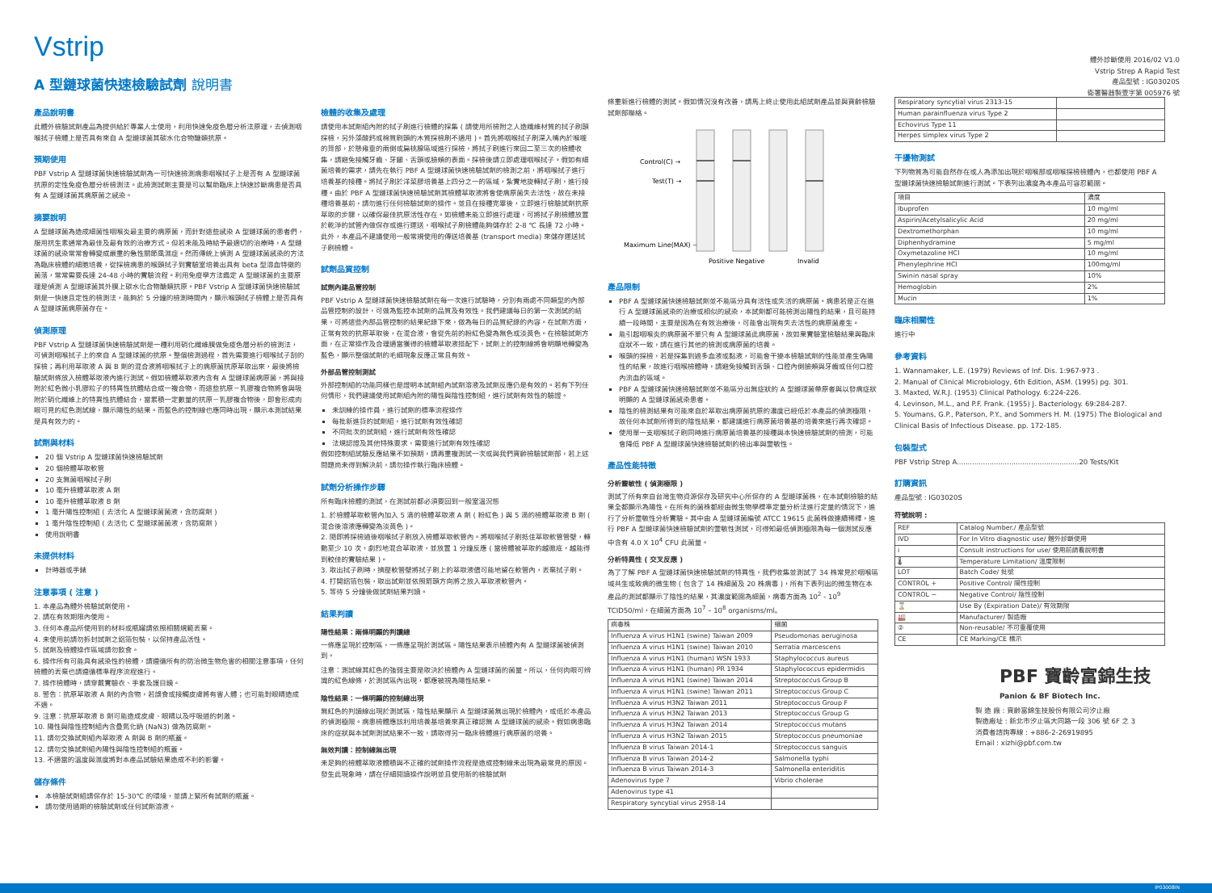Vstrip
A 型鏈球菌快速檢驗試劑 說明書
體外診斷使用 2016/02 V1.0
Vstrip Strep A Rapid Test
產品型號 : IG03020S
衛署醫器製壹字第 005976 號
產品說明書
此體外檢驗試劑產品為提供給於專業人士使用，利用快速免疫色層分析法原理，去偵測咽喉拭子檢體上是否具有來自 A 型鏈球菌其碳水化合物醣類抗原。
預期使用
PBF Vstrip A 型鏈球菌快速檢驗試劑為一可快速檢測病患咽喉拭子上是否有 A 型鏈球菌抗原的定性免疫色層分析檢測法。此檢測試劑主要是可以幫助臨床上快速診斷病患是否具有 A 型鏈球菌其病原菌之感染。
摘要說明
A 型鏈球菌為造成細菌性咽喉炎最主要的病原菌，而針對這些感染 A 型鏈球菌的患者們，服用抗生素通常為最佳及最有效的治療方式。但若未能及時給予最適切的治療時，A 型鏈球菌的感染常常會轉變成嚴重的急性關節風濕症。然而傳統上偵測 A 型鏈球菌感染的方法為臨床檢體的細胞培養，從採檢病患的喉頭拭子到實驗室培養出具有 beta 型溶血特徵的菌落，常常需要長達 24-48 小時的實驗流程。利用免疫學方法鑑定 A 型鏈球菌的主要原理是偵測 A 型鏈球菌其外膜上碳水化合物醣類抗原。PBF Vstrip A 型鏈球菌快速檢驗試劑是一快速且定性的檢測法，能夠於 5 分鐘的檢測時間內，顯示喉頭拭子檢體上是否具有 A 型鏈球菌病原菌存在。
偵測原理
PBF Vstrip A 型鏈球菌快速檢驗試劑是一種利用硝化纖維膜做免疫色層分析的檢測法，可偵測咽喉拭子上的來自 A 型鏈球菌的抗原。整個檢測過程，首先需要進行咽喉拭子刮的採檢；再利用萃取液 A 與 B 劑的混合液將咽喉拭子上的病原菌抗原萃取出來，最後將檢驗試劑條放入檢體萃取液內進行測試。假如檢體萃取液內含有 A 型鏈球菌病原菌，將與接附於紅色微小乳膠粒子的特異性抗體結合成一複合物，而這些抗原－乳膠複合物將會與吸附於硝化纖維上的特異性抗體結合，當累積一定數量的抗原－乳膠複合物後，即會形成肉眼可見的紅色測試線，顯示陽性的結果。而藍色的控制線也應同時出現，顯示本測試結果是具有效力的。
試劑與材料
20 個 Vstrip A 型鏈球菌快速檢驗試劑
20 個檢體萃取軟管
20 支無菌咽喉拭子刷
10 毫升檢體萃取液 A 劑
10 毫升檢體萃取液 B 劑
1 毫升陽性控制組 ( 去活化 A 型鏈球菌菌液，含防腐劑 )
1 毫升陰性控制組 ( 去活化 C 型鏈球菌菌液，含防腐劑 )
使用說明書
未提供材料
計時器或手錶
注意事項 ( 注意 )
1. 本產品為體外檢驗試劑使用。
2. 請在有效期限內使用。
3. 任何本產品所使用到的材料或瓶罐請依照相關規範丟棄。
4. 未使用前請勿拆封試劑之鋁箔包裝，以保持產品活性。
5. 試劑及檢體操作區域請勿飲食。
6. 操作所有可能具有感染性的檢體，請遵循所有的防治微生物危害的相關注意事項，任何檢體的丟棄也請遵循標準程序流程進行。
7. 操作檢體時，請穿戴實驗衣、手套及護目鏡。
8. 警告：抗原萃取液 A 劑的內含物，若誤食或接觸皮膚將有害人體；也可能對眼睛造成不適。
9. 注意：抗原萃取液 B 劑可能造成皮膚、眼睛以及呼吸道的刺激。
10. 陽性與陰性控制組內含疊氮化鈉 (NaN3) 做為防腐劑。
11. 請勿交換試劑組內萃取液 A 劑與 B 劑的瓶蓋。
12. 請勿交換試劑組內陽性與陰性控制組的瓶蓋。
13. 不適當的溫度與濕度將對本產品試驗結果造成不利的影響。
儲存條件
本檢驗試劑組請保存於 15-30℃ 的環境，並請上緊所有試劑的瓶蓋。
請勿使用過期的檢驗試劑或任何試劑溶液。
檢體的收集及處理
請使用本試劑組內附的拭子刷進行檢體的採集 ( 請使用所檢附之人造纖維材質的拭子刷頭採檢，另外藻酸鈣或棉質刷頭的木質採檢刷不適用 )。首先將咽喉拭子刷深入嘴內於喉嚨的背部，於懸雍垂的兩側或扁桃腺區域進行採檢，將拭子刷進行來回二至三次的檢體收集，請避免接觸牙齒、牙齦、舌頭或臉頰的表面。採檢後請立即處理咽喉拭子。假如有細菌培養的需求，請先在執行 PBF A 型鏈球菌快速檢驗試劑的檢測之前，將咽喉拭子進行培養基的接種。將拭子刷於洋菜膠培養基上四分之一的區域，紮實地旋轉拭子刷，進行接種。由於 PBF A 型鏈球菌快速檢驗試劑其檢體萃取液將會使病原菌失去活性，故在未接種培養基前，請勿進行任何檢驗試劑的操作。並且在接種完畢後，立即進行檢驗試劑抗原萃取的步驟，以確保最佳抗原活性存在。如檢體未能立即進行處理，可將拭子刷檢體放置於乾淨的試管內做保存或進行運送，咽喉拭子刷檢體能夠儲存於 2-8 ℃ 長達 72 小時。此外，本產品不建議使用一般常規使用的傳送培養基 (transport media) 來儲存運送拭子刷檢體。
試劑品質控制
試劑內建品管控制
PBF Vstrip A 型鏈球菌快速檢驗試劑在每一次進行試驗時，分別有兩處不同類型的內部品管控制的設計，可做為監控本試劑的品質及有效性。我們建議每日的第一次測試的結果，可將這些內部品管控制的結果紀錄下來，做為每日的品質紀錄的內容。在試劑方面，正常有效的抗原萃取後，在混合液，會從先前的粉紅色變為無色或淡黃色。在檢驗試劑方面，在正常操作及合理適當獲得的檢體萃取液搭配下，試劑上的控制線將會明顯地轉變為藍色，顯示整個試劑的毛細現象反應正常且有效。
外部品管控制測試
外部控制組的功能同樣也是證明本試劑組內試劑溶液及試劑反應仍是有效的。若有下列任何情形，我們建議使用試劑組內附的陽性與陰性控制組，進行試劑有效性的驗證。
未訓練的操作員，進行試劑的標準流程操作
每批新進貨的試劑組，進行試劑有效性確認
不同批次的試劑組，進行試劑有效性確認
法規認證及其他特殊要求，需要進行試劑有效性確認
假如控制組試驗反應結果不如預期，請再重複測試一次或與我們寶齡檢驗試劑部，若上述問題尚未得到解決前，請勿操作執行臨床檢體。
試劑分析操作步驟
所有臨床檢體的測試，在測試前都必須要回到一般室溫況態
1. 於檢體萃取軟管內加入 5 滴的檢體萃取液 A 劑 ( 粉紅色 ) 與 5 滴的檢體萃取液 B 劑 ( 混合後溶液應轉變為淡黃色 )。
2. 隨即將採檢過後咽喉拭子刷放入檢體萃取軟管內。將咽喉拭子刷抵住萃取軟管管壁，轉動至少 10 次，劇烈地混合萃取液，並放置 1 分鐘反應 ( 當檢體被萃取的越徹底，越能得到較佳的實驗結果 )。
3. 取出拭子刷時，擠壓軟管壁將拭子刷上的萃取液儘可能地留在軟管內，丟棄拭子刷。
4. 打開鋁箔包裝，取出試劑並依照箭頭方向將之放入萃取液軟管內。
5. 等待 5 分鐘後做試劑結果判讀。
結果判讀
陽性結果：兩條明顯的判讀線
一條應呈現於控制區，一條應呈現於測試區。陽性結果表示檢體內有 A 型鏈球菌被偵測到。
注意：測試線其紅色的強弱主要是取決於檢體內 A 型鏈球菌的菌量。所以，任何肉眼可辨識的紅色線條，於測試區內出現，都應被視為陽性結果。
陰性結果：一條明顯的控制線出現
無紅色的判讀線出現於測試區，陰性結果顯示 A 型鏈球菌無出現於檢體內，或低於本產品的偵測極限。病患檢體應該利用培養基培養來真正確認無 A 型鏈球菌的感染。假如病患臨床的症狀與本試劑測試結果不一致，請取得另一臨床檢體進行病原菌的培養。
無效判讀：控制線無出現
未足夠的檢體萃取液體積與不正確的試劑操作流程是造成控制線未出現為最常見的原因。發生此現象時，請在仔細閱讀操作說明並且使用新的檢驗試劑
條重新進行檢體的測試。假如情況沒有改善，請馬上終止使用此組試劑產品並與寶齡檢驗試劑部聯絡。
Control(C) →
Test(T) →
Maximum Line(MAX) →
Positive Negative
Invalid
產品限制
PBF A 型鏈球菌快速檢驗試劑並不能區分具有活性或失活的病原菌。病患若是正在進行 A 型鏈球菌感染的治療或相似的感染，本試劑都可能檢測出陽性的結果，且可能持續一段時間，主要是因為在有效治療後，可能會出現有失去活性的病原菌產生。
能引起咽喉炎的病原菌不單只有 A 型鏈球菌此病原菌，故如果實驗室檢驗結果與臨床症狀不一致，請在進行其他的檢測或病原菌的培養。
喉頭的採檢，若是採集到過多血液或黏液，可能會干擾本檢驗試劑的性能並產生偽陽性的結果，故進行咽喉檢體時，請避免接觸到舌頭、口腔內側臉頰與牙齒或任何口腔內流血的區域。
PBF A 型鏈球菌快速檢驗試劑並不能區分出無症狀的 A 型鏈球菌帶原者與以發病症狀明顯的 A 型鏈球菌感染患者。
陰性的檢測結果有可能來自於萃取出病原菌抗原的濃度已經低於本產品的偵測極限，故任何本試劑所得到的陰性結果，都建議進行病原菌培養基的培養來進行再次確認。
使用單一支咽喉拭子刷同時進行病原菌培養基的接種與本快速檢驗試劑的檢測，可能會降低 PBF A 型鏈球菌快速檢驗試劑的檢出率與靈敏性。
產品性能特徵
分析靈敏性 ( 偵測極限 )
測試了所有來自台灣生物資源保存及研究中心所保存的 A 型鏈球菌株，在本試劑檢驗的結果全都顯示為陽性。在所有的菌株都經由微生物學標準定量分析法進行定量的情況下，進行了分析靈敏性分析實驗。其中由 A 型鏈球菌編號 ATCC 19615 此菌株做連續稀釋，進行 PBF A 型鏈球菌快速檢驗試劑的靈敏性測試，可得知最低偵測極限為每一個測試反應中含有 4.0 X 10<sup>4</sup> CFU 此菌量。
分析特異性 ( 交叉反應 )
為了了解 PBF A 型鏈球菌快速檢驗試劑的特異性，我們收集並測試了 34 株常見於咽喉區域共生或致病的微生物 ( 包含了 14 株細菌及 20 株病毒 )，所有下表列出的微生物在本產品的測試都顯示了陰性的結果，其濃度範圍為細菌，病毒方面為 10<sup>2</sup> - 10<sup>9</sup> TCID50/ml，在細菌方面為 10<sup>7</sup> – 10<sup>8</sup> organisms/ml。
| 病毒株 | 細菌 |
| --- | --- |
| Influenza A virus H1N1 (swine) Taiwan 2009 | Pseudomonas aeruginosa |
| Influenza A virus H1N1 (swine) Taiwan 2010 | Serratia marcescens |
| Influenza A virus H1N1 (human) WSN 1933 | Staphylococcus aureus |
| Influenza A virus H1N1 (human) PR 1934 | Staphylococcus epidermidis |
| Influenza A virus H1N1 (swine) Taiwan 2014 | Streptococcus Group B |
| Influenza A virus H1N1 (swine) Taiwan 2011 | Streptococcus Group C |
| Influenza A virus H3N2 Taiwan 2011 | Streptococcus Group F |
| Influenza A virus H3N2 Taiwan 2013 | Streptococcus Group G |
| Influenza A virus H3N2 Taiwan 2014 | Streptococcus mutans |
| Influenza A virus H3N2 Taiwan 2015 | Streptococcus pneumoniae |
| Influenza B virus Taiwan 2014-1 | Streptococcus sanguis |
| Influenza B virus Taiwan 2014-2 | Salmonella typhi |
| Influenza B virus Taiwan 2014-3 | Salmonella enteriditis |
| Adenovirus type 7 | Vibrio cholerae |
| Adenovirus type 41 | |
| Respiratory syncytial virus 2958-14 | |
| Respiratory syncytial virus 2313-15 | |
| Human parainfluenza virus Type 2 | |
| Echovirus Type 11 | |
| Herpes simplex virus Type 2 | |
干擾物測試
下列物質為可能自然存在或人為添加出現於咽喉部或咽喉採檢檢體內，也都使用 PBF A 型鏈球菌快速檢驗試劑進行測試。下表列出濃度為本產品可容忍範圍。
| 項目 | 濃度 |
| --- | --- |
| Ibuprofen | 10 mg/ml |
| Aspirin/Acetylsalicylic Acid | 20 mg/ml |
| Dextromethorphan | 10 mg/ml |
| Diphenhydramine | 5 mg/ml |
| Oxymetazoline HCl | 10 mg/ml |
| Phenylephrine HCl | 100mg/ml |
| Swinin nasal spray | 10% |
| Hemoglobin | 2% |
| Mucin | 1% |
臨床相關性
進行中
參考資料
1. Wannamaker, L.E. (1979) Reviews of Inf. Dis. 1:967-973 .
2. Manual of Clinical Microbiology, 6th Edition, ASM. (1995) pg. 301.
3. Maxted, W.R.J. (1953) Clinical Pathology. 6:224-226.
4. Levinson, M.L., and P.F. Frank. (1955) J. Bacteriology. 69:284-287.
5. Youmans, G.P., Paterson, P.Y., and Sommers H. M. (1975) The Biological and Clinical Basis of Infectious Disease. pp. 172-185.
包裝型式
PBF Vstrip Strep A........................................................20 Tests/Kit
訂購資訊
產品型號 : IG03020S
符號說明 :
| REF | Catalog Number./ 產品型號 |
| IVD | For In Vitro diagnostic use/ 體外診斷使用 |
| i | Consult instructions for use/ 使用前請看說明書 |
| 🌡 | Temperature Limitation/ 溫度限制 |
| LOT | Batch Code/ 批號 |
| CONTROL + | Positive Control/ 陽性控制 |
| CONTROL − | Negative Control/ 陰性控制 |
| ⌛ | Use By (Expiration Date)/ 有效期限 |
| 🏭 | Manufacturer/ 製造廠 |
| ② | Non-reusable/ 不可重覆使用 |
| CE | CE Marking/CE 標示 |
PBF 寶齡富錦生技
Panion & BF Biotech Inc.
製 造 廠 : 寶齡富錦生技股份有限公司汐止廠
製造廠址 : 新北市汐止區大同路一段 306 號 6F 之 3
消費者諮詢專線 : +886-2-26919895
Email : xizhi@pbf.com.tw
IP03008IN